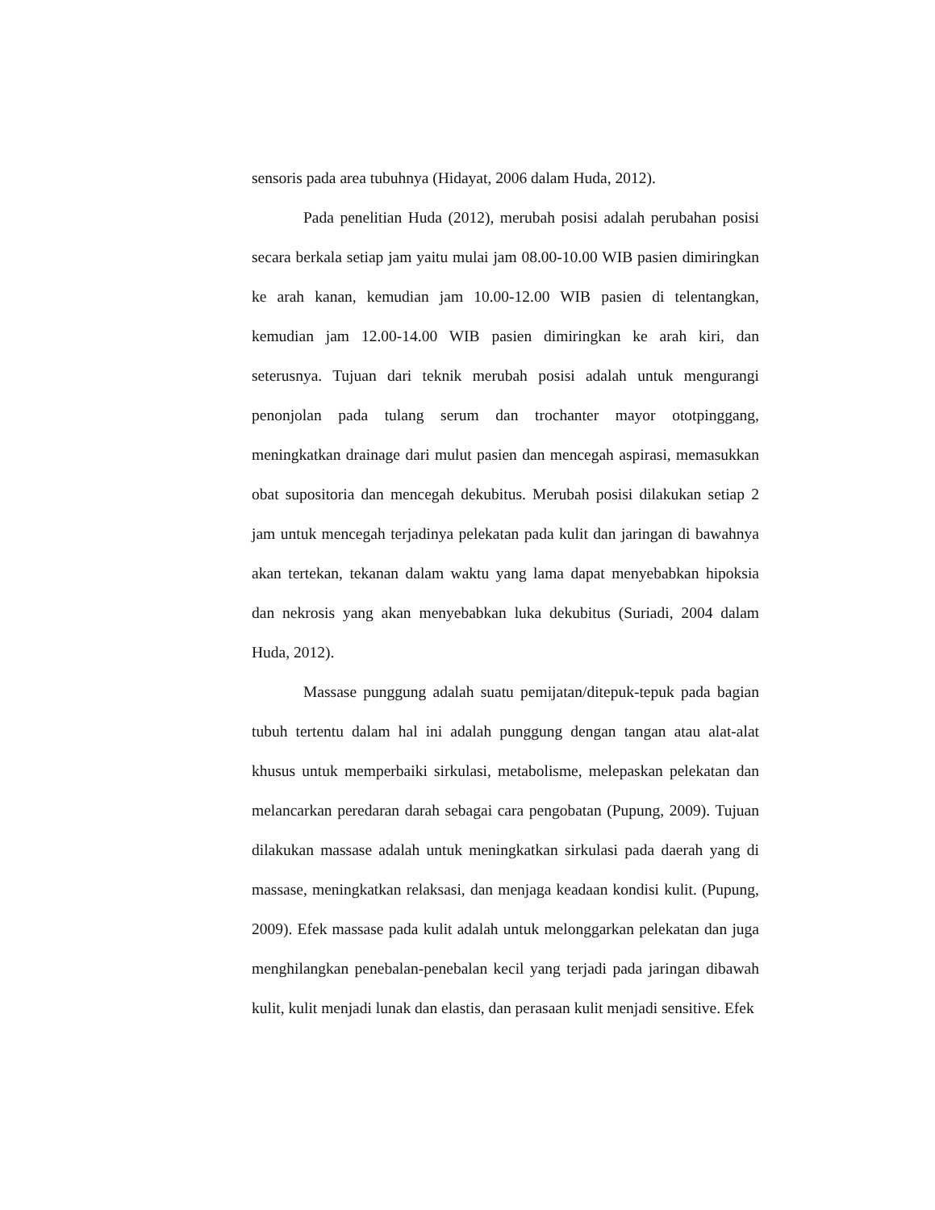sensoris pada area tubuhnya (Hidayat, 2006 dalam Huda, 2012).
Pada penelitian Huda (2012), merubah posisi adalah perubahan posisi secara berkala setiap jam yaitu mulai jam 08.00-10.00 WIB pasien dimiringkan ke arah kanan, kemudian jam 10.00-12.00 WIB pasien di telentangkan, kemudian jam 12.00-14.00 WIB pasien dimiringkan ke arah kiri, dan seterusnya. Tujuan dari teknik merubah posisi adalah untuk mengurangi penonjolan pada tulang serum dan trochanter mayor ototpinggang, meningkatkan drainage dari mulut pasien dan mencegah aspirasi, memasukkan obat supositoria dan mencegah dekubitus. Merubah posisi dilakukan setiap 2 jam untuk mencegah terjadinya pelekatan pada kulit dan jaringan di bawahnya akan tertekan, tekanan dalam waktu yang lama dapat menyebabkan hipoksia dan nekrosis yang akan menyebabkan luka dekubitus (Suriadi, 2004 dalam Huda, 2012).
Massase punggung adalah suatu pemijatan/ditepuk-tepuk pada bagian tubuh tertentu dalam hal ini adalah punggung dengan tangan atau alat-alat khusus untuk memperbaiki sirkulasi, metabolisme, melepaskan pelekatan dan melancarkan peredaran darah sebagai cara pengobatan (Pupung, 2009). Tujuan dilakukan massase adalah untuk meningkatkan sirkulasi pada daerah yang di massase, meningkatkan relaksasi, dan menjaga keadaan kondisi kulit. (Pupung, 2009). Efek massase pada kulit adalah untuk melonggarkan pelekatan dan juga menghilangkan penebalan-penebalan kecil yang terjadi pada jaringan dibawah kulit, kulit menjadi lunak dan elastis, dan perasaan kulit menjadi sensitive. Efek